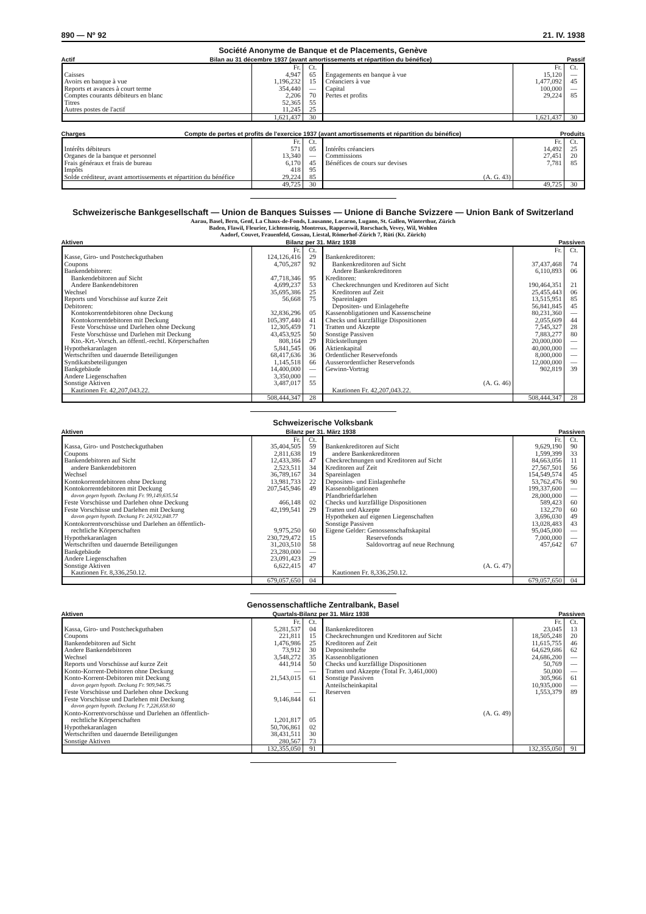890 — Nº 92 21. IV. 1938
Société Anonyme de Banque et de Placements, Genève
Actif Bilan au 31 décembre 1937 (avant amortissements et répartition du bénéfice) Passif
| | Fr. | Ct. | | Fr. | Ct. |
| --- | --- | --- | --- | --- | --- |
| Caisses | 4,947 | 65 | Engagements en banque à vue | 15,120 | — |
| Avoirs en banque à vue | 1,196,232 | 15 | Créanciers à vue | 1,477,092 | 45 |
| Reports et avances à court terme | 354,440 | — | Capital | 100,000 | — |
| Comptes courants débiteurs en blanc | 2,206 | 70 | Pertes et profits | 29,224 | 85 |
| Titres | 52,365 | 55 | | | |
| Autres postes de l'actif | 11,245 | 25 | | | |
| | 1,621,437 | 30 | | 1,621,437 | 30 |
Charges Compte de pertes et profits de l'exercice 1937 (avant amortissements et répartition du bénéfice) Produits
| | Fr. | Ct. | | Fr. | Ct. |
| --- | --- | --- | --- | --- | --- |
| Intérêts débiteurs | 571 | 05 | Intérêts créanciers | 14,492 | 25 |
| Organes de la banque et personnel | 13,340 | — | Commissions | 27,451 | 20 |
| Frais généraux et frais de bureau | 6,170 | 45 | Bénéfices de cours sur devises | 7,781 | 85 |
| Impôts | 418 | 95 | | | |
| Solde créditeur, avant amortissements et répartition du bénéfice | 29,224 | 85 | (A. G. 43) | | |
| | 49,725 | 30 | | 49,725 | 30 |
Schweizerische Bankgesellschaft — Union de Banques Suisses — Unione di Banche Svizzere — Union Bank of Switzerland
Aarau, Basel, Bern, Genf, La Chaux-de-Fonds, Lausanne, Locarno, Lugano, St. Gallen, Winterthur, Zürich
Baden, Flawil, Fleurier, Lichtensteig, Montreux, Rapperswil, Rorschach, Vevey, Wil, Wohlen
Aadorf, Couvet, Frauenfeld, Gossau, Liestal, Römerhof-Zürich 7, Rüti (Kt. Zürich)
Aktiven Bilanz per 31. März 1938 Passiven
| | Fr. | Ct. | | Fr. | Ct. |
| --- | --- | --- | --- | --- | --- |
| Kasse, Giro- und Postcheckguthaben | 124,126,416 | 29 | Bankenkreditoren: | | |
| Coupons | 4,705,287 | 92 | Bankenkreditoren auf Sicht | 37,437,468 | 74 |
| Bankendebitoren: | | | Andere Bankenkreditoren | 6,110,893 | 06 |
| Bankendebitoren auf Sicht | 47,718,346 | 95 | Kreditoren: | | |
| Andere Bankendebitoren | 4,699,237 | 53 | Checkrechnungen und Kreditoren auf Sicht | 190,464,351 | 21 |
| Wechsel | 35,695,386 | 25 | Kreditoren auf Zeit | 25,455,443 | 06 |
| Reports und Vorschüsse auf kurze Zeit | 56,668 | 75 | Spareinlagen | 13,515,951 | 85 |
| Debitoren: | | | Depositen- und Einlagehefte | 56,841,845 | 45 |
| Kontokorrentdebitoren ohne Deckung | 32,836,296 | 05 | Kassenobligationen und Kassenscheine | 80,231,360 | — |
| Kontokorrentdebitoren mit Deckung | 105,397,440 | 41 | Checks und kurzfällige Dispositionen | 2,055,609 | 44 |
| Feste Vorschüsse und Darlehen ohne Deckung | 12,305,459 | 71 | Tratten und Akzepte | 7,545,327 | 28 |
| Feste Vorschüsse und Darlehen mit Deckung | 43,453,925 | 50 | Sonstige Passiven | 7,883,277 | 80 |
| Kto.-Krt.-Vorsch. an öffentl.-rechtl. Körperschaften | 808,164 | 29 | Rückstellungen | 20,000,000 | — |
| Hypothekaranlagen | 5,841,545 | 06 | Aktienkapital | 40,000,000 | — |
| Wertschriften und dauernde Beteiligungen | 68,417,636 | 36 | Ordentlicher Reservefonds | 8,000,000 | — |
| Syndikatsbeteiligungen | 1,145,518 | 66 | Ausserordentlicher Reservefonds | 12,000,000 | — |
| Bankgebäude | 14,400,000 | — | Gewinn-Vortrag | 902,819 | 39 |
| Andere Liegenschaften | 3,350,000 | — | | | |
| Sonstige Aktiven | 3,487,017 | 55 | (A. G. 46) | | |
| Kautionen Fr. 42,207,043.22. | | | Kautionen Fr. 42,207,043.22. | | |
| | 508,444,347 | 28 | | 508,444,347 | 28 |
Schweizerische Volksbank
Aktiven Bilanz per 31. März 1938 Passiven
| | Fr. | Ct. | | Fr. | Ct. |
| --- | --- | --- | --- | --- | --- |
| Kassa, Giro- und Postcheckguthaben | 35,404,505 | 59 | Bankenkreditoren auf Sicht | 9,629,190 | 90 |
| Coupons | 2,811,638 | 19 | andere Bankenkreditoren | 1,599,399 | 33 |
| Bankendebitoren auf Sicht | 12,433,386 | 47 | Checkrechnungen und Kreditoren auf Sicht | 84,663,056 | 11 |
| andere Bankendebitoren | 2,523,511 | 34 | Kreditoren auf Zeit | 27,567,501 | 56 |
| Wechsel | 36,789,167 | 34 | Spareinlagen | 154,549,574 | 45 |
| Kontokorrentdebitoren ohne Deckung | 13,981,733 | 22 | Depositen- und Einlagenhefte | 53,762,476 | 90 |
| Kontokorrentdebitoren mit Deckung | 207,545,946 | 49 | Kassenobligationen | 199,337,600 | — |
| davon gegen hypoth. Deckung Fr. 99,149,635.54 | | | Pfandbriefdarlehen | 28,000,000 | — |
| Feste Vorschüsse und Darlehen ohne Deckung | 466,148 | 02 | Checks und kurzfällige Dispositionen | 589,423 | 60 |
| Feste Vorschüsse und Darlehen mit Deckung | 42,199,541 | 29 | Tratten und Akzepte | 132,270 | 60 |
| davon gegen hypoth. Deckung Fr. 24,932,848.77 | | | Hypotheken auf eigenen Liegenschaften | 3,696,030 | 49 |
| Kontokorrentvorschüsse und Darlehen an öffentlich- | | | Sonstige Passiven | 13,028,483 | 43 |
| rechtliche Körperschaften | 9,975,250 | 60 | Eigene Gelder: Genossenschaftskapital | 95,045,000 | — |
| Hypothekaranlagen | 230,729,472 | 15 | Reservefonds | 7,000,000 | — |
| Wertschriften und dauernde Beteiligungen | 31,203,510 | 58 | Saldovortrag auf neue Rechnung | 457,642 | 67 |
| Bankgebäude | 23,280,000 | — | | | |
| Andere Liegenschaften | 23,091,423 | 29 | | | |
| Sonstige Aktiven | 6,622,415 | 47 | (A. G. 47) | | |
| Kautionen Fr. 8,336,250.12. | | | Kautionen Fr. 8,336,250.12. | | |
| | 679,057,650 | 04 | | 679,057,650 | 04 |
Genossenschaftliche Zentralbank, Basel
Aktiven Quartals-Bilanz per 31. März 1938 Passiven
| | Fr. | Ct. | | Fr. | Ct. |
| --- | --- | --- | --- | --- | --- |
| Kassa, Giro- und Postcheckguthaben | 5,281,537 | 04 | Bankenkreditoren | 23,045 | 13 |
| Coupons | 221,811 | 15 | Checkrechnungen und Kreditoren auf Sicht | 18,505,248 | 20 |
| Bankendebitoren auf Sicht | 1,476,986 | 25 | Kreditoren auf Zeit | 11,615,755 | 46 |
| Andere Bankendebitoren | 73,912 | 30 | Depositenhefte | 64,629,686 | 62 |
| Wechsel | 3,548,272 | 35 | Kassenobligationen | 24,686,200 | — |
| Reports und Vorschüsse auf kurze Zeit | 441,914 | 50 | Checks und kurzfällige Dispositionen | 50,769 | — |
| Konto-Korrent-Debitoren ohne Deckung | — | — | Tratten und Akzepte (Total Fr. 3,461,000) | 50,000 | — |
| Konto-Korrent-Debitoren mit Deckung | 21,543,015 | 61 | Sonstige Passiven | 305,966 | 61 |
| davon gegen hypoth. Deckung Fr. 909,946.75 | | | Anteilscheinkapital | 10,935,000 | — |
| Feste Vorschüsse und Darlehen ohne Deckung | — | — | Reserven | 1,553,379 | 89 |
| Feste Vorschüsse und Darlehen mit Deckung | 9,146,844 | 61 | | | |
| davon gegen hypoth. Deckung Fr. 7,226,658.60 | | | | | |
| Konto-Korrentvorschüsse und Darlehen an öffentlich- | | | (A. G. 49) | | |
| rechtliche Körperschaften | 1,201,817 | 05 | | | |
| Hypothekaranlagen | 50,706,861 | 02 | | | |
| Wertschriften und dauernde Beteiligungen | 38,431,511 | 30 | | | |
| Sonstige Aktiven | 280,567 | 73 | | | |
| | 132,355,050 | 91 | | 132,355,050 | 91 |